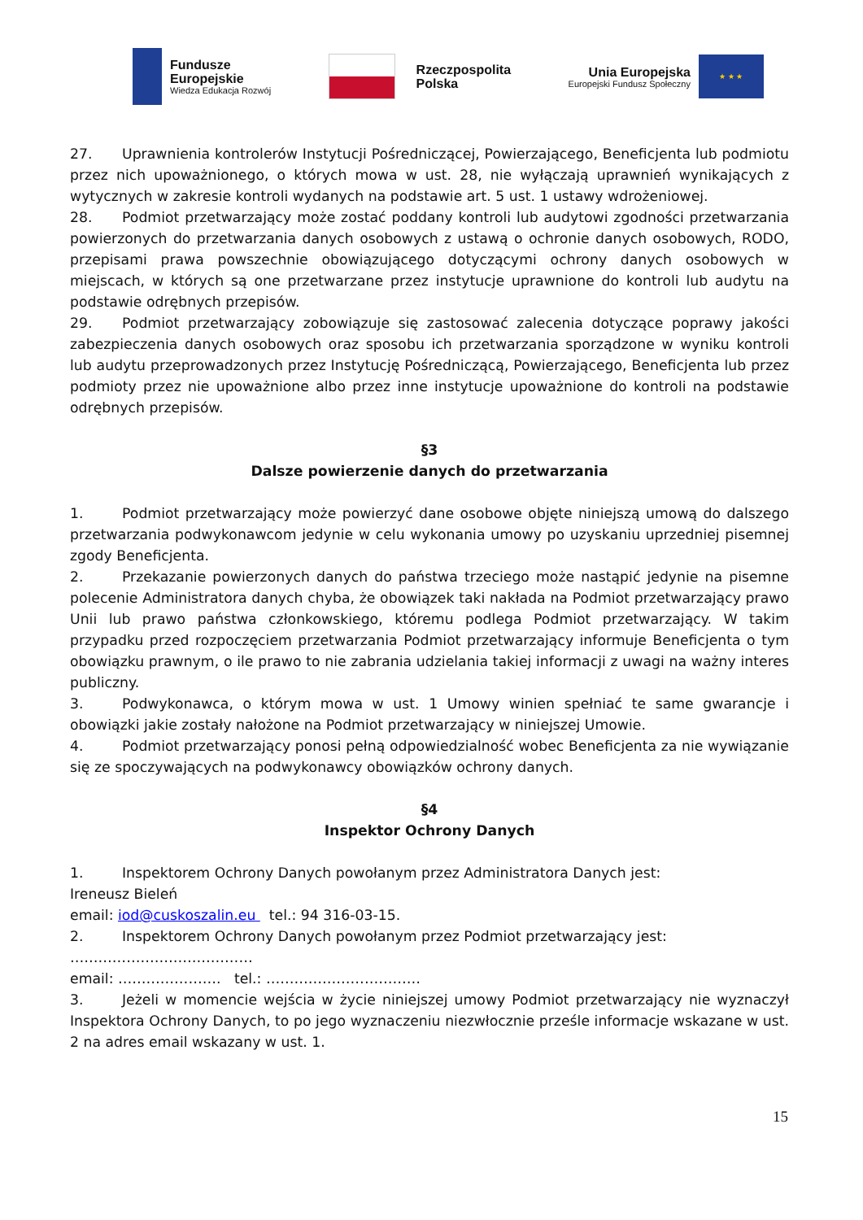Fundusze
Europejskie
Wiedza Edukacja Rozwój
Rzeczpospolita
Polska
Unia Europejska
Europejski Fundusz Społeczny
★ ★ ★
27. Uprawnienia kontrolerów Instytucji Pośredniczącej, Powierzającego, Beneficjenta lub podmiotu przez nich upoważnionego, o których mowa w ust. 28, nie wyłączają uprawnień wynikających z wytycznych w zakresie kontroli wydanych na podstawie art. 5 ust. 1 ustawy wdrożeniowej.
28. Podmiot przetwarzający może zostać poddany kontroli lub audytowi zgodności przetwarzania powierzonych do przetwarzania danych osobowych z ustawą o ochronie danych osobowych, RODO, przepisami prawa powszechnie obowiązującego dotyczącymi ochrony danych osobowych w miejscach, w których są one przetwarzane przez instytucje uprawnione do kontroli lub audytu na podstawie odrębnych przepisów.
29. Podmiot przetwarzający zobowiązuje się zastosować zalecenia dotyczące poprawy jakości zabezpieczenia danych osobowych oraz sposobu ich przetwarzania sporządzone w wyniku kontroli lub audytu przeprowadzonych przez Instytucję Pośredniczącą, Powierzającego, Beneficjenta lub przez podmioty przez nie upoważnione albo przez inne instytucje upoważnione do kontroli na podstawie odrębnych przepisów.
§3
Dalsze powierzenie danych do przetwarzania
1. Podmiot przetwarzający może powierzyć dane osobowe objęte niniejszą umową do dalszego przetwarzania podwykonawcom jedynie w celu wykonania umowy po uzyskaniu uprzedniej pisemnej zgody Beneficjenta.
2. Przekazanie powierzonych danych do państwa trzeciego może nastąpić jedynie na pisemne polecenie Administratora danych chyba, że obowiązek taki nakłada na Podmiot przetwarzający prawo Unii lub prawo państwa członkowskiego, któremu podlega Podmiot przetwarzający. W takim przypadku przed rozpoczęciem przetwarzania Podmiot przetwarzający informuje Beneficjenta o tym obowiązku prawnym, o ile prawo to nie zabrania udzielania takiej informacji z uwagi na ważny interes publiczny.
3. Podwykonawca, o którym mowa w ust. 1 Umowy winien spełniać te same gwarancje i obowiązki jakie zostały nałożone na Podmiot przetwarzający w niniejszej Umowie.
4. Podmiot przetwarzający ponosi pełną odpowiedzialność wobec Beneficjenta za nie wywiązanie się ze spoczywających na podwykonawcy obowiązków ochrony danych.
§4
Inspektor Ochrony Danych
1. Inspektorem Ochrony Danych powołanym przez Administratora Danych jest:
Ireneusz Bieleń
email: iod@cuskoszalin.eu tel.: 94 316-03-15.
2. Inspektorem Ochrony Danych powołanym przez Podmiot przetwarzający jest:
…………………………………
email: …………………. tel.: ……………………………
3. Jeżeli w momencie wejścia w życie niniejszej umowy Podmiot przetwarzający nie wyznaczył Inspektora Ochrony Danych, to po jego wyznaczeniu niezwłocznie prześle informacje wskazane w ust. 2 na adres email wskazany w ust. 1.
15